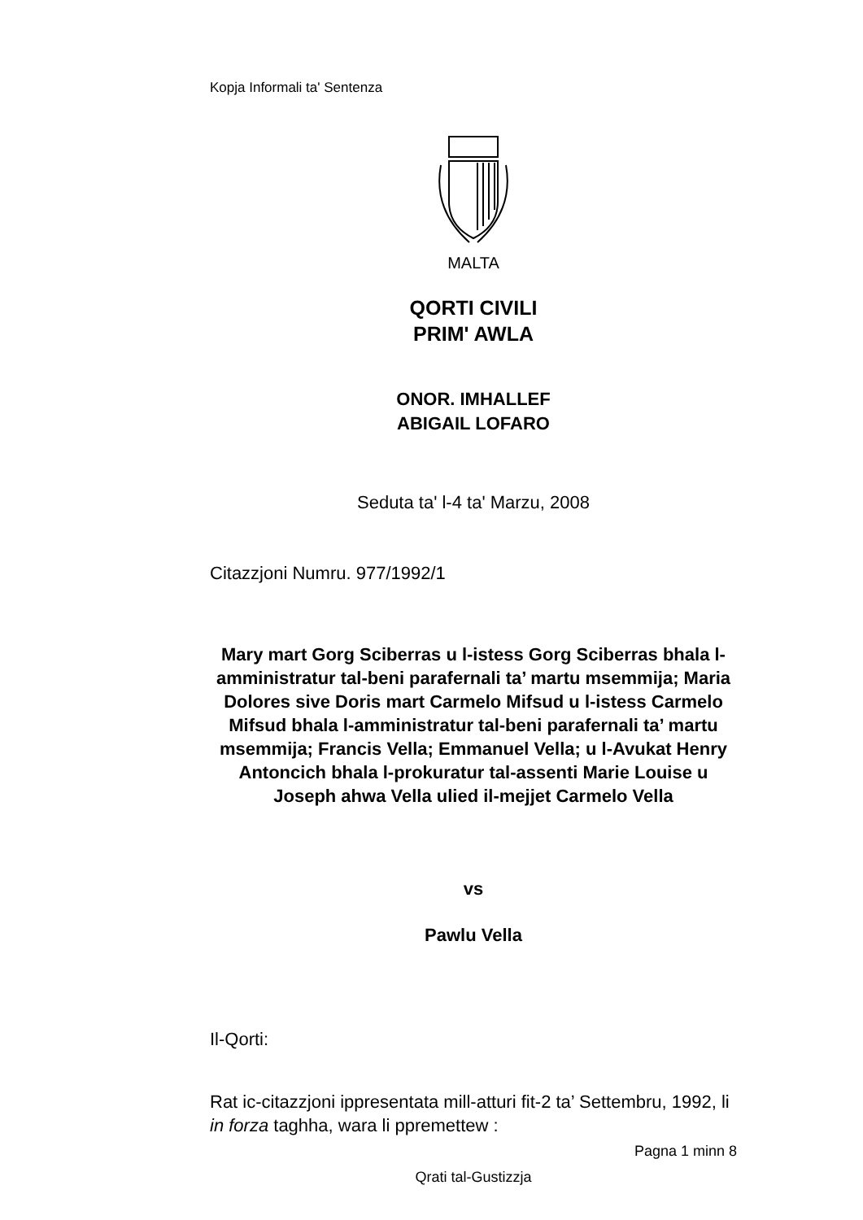Kopja Informali ta' Sentenza
MALTA
QORTI CIVILI
PRIM' AWLA
ONOR. IMHALLEF
ABIGAIL LOFARO
Seduta ta' l-4 ta' Marzu, 2008
Citazzjoni Numru. 977/1992/1
Mary mart Gorg Sciberras u l-istess Gorg Sciberras bhala l-amministratur tal-beni parafernali ta’ martu msemmija; Maria Dolores sive Doris mart Carmelo Mifsud u l-istess Carmelo Mifsud bhala l-amministratur tal-beni parafernali ta’ martu msemmija; Francis Vella; Emmanuel Vella; u l-Avukat Henry Antoncich bhala l-prokuratur tal-assenti Marie Louise u Joseph ahwa Vella ulied il-mejjet Carmelo Vella
vs
Pawlu Vella
Il-Qorti:
Rat ic-citazzjoni ippresentata mill-atturi fit-2 ta’ Settembru, 1992, li in forza taghha, wara li ppremettew :
Pagna 1 minn 8
Qrati tal-Gustizzja